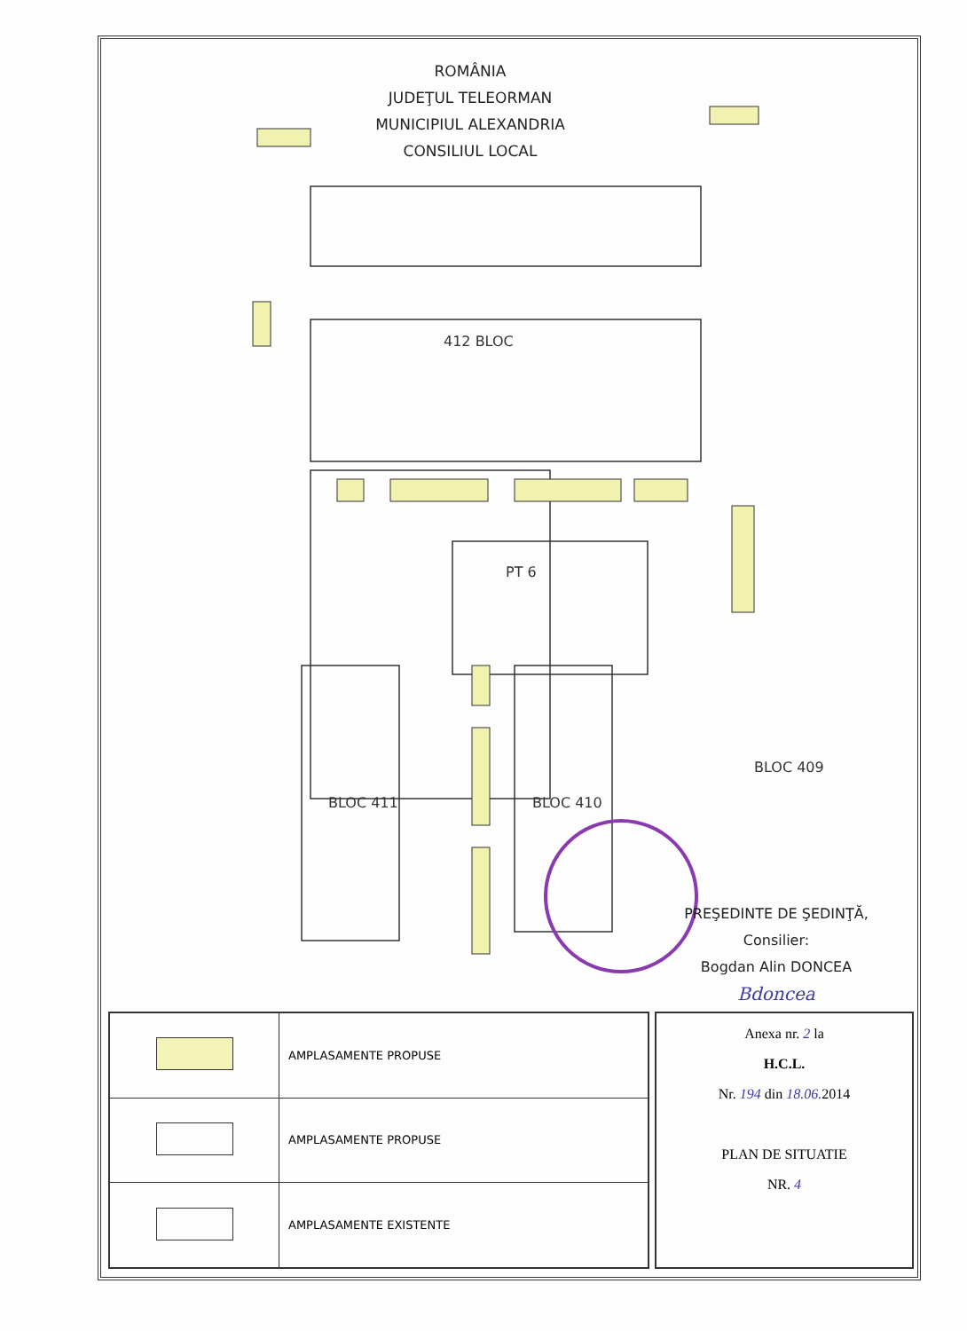412 BLOC
PT 6
BLOC 411
BLOC 410
BLOC 409
ROMÂNIA
JUDEŢUL TELEORMAN
MUNICIPIUL ALEXANDRIA
CONSILIUL LOCAL
PREŞEDINTE DE ŞEDINŢĂ,
Consilier:
Bogdan Alin DONCEA
Bdoncea
| | AMPLASAMENTE PROPUSE |
| | AMPLASAMENTE PROPUSE |
| | AMPLASAMENTE EXISTENTE |
Anexa nr. 2 la
H.C.L.
Nr. 194 din 18.06. 2014
PLAN DE SITUATIE
NR. 4